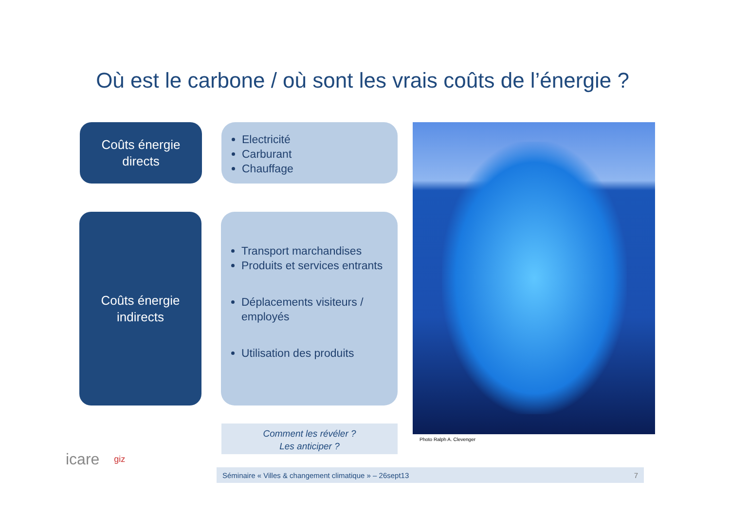Où est le carbone / où sont les vrais coûts de l’énergie ?
Coûts énergie
directs
Electricité
Carburant
Chauffage
Coûts énergie
indirects
Transport marchandises
Produits et services entrants
Déplacements visiteurs / employés
Utilisation des produits
Photo Ralph A. Clevenger
Comment les révéler ?
Les anticiper ?
icare giz
Séminaire « Villes & changement climatique » – 26sept13 7